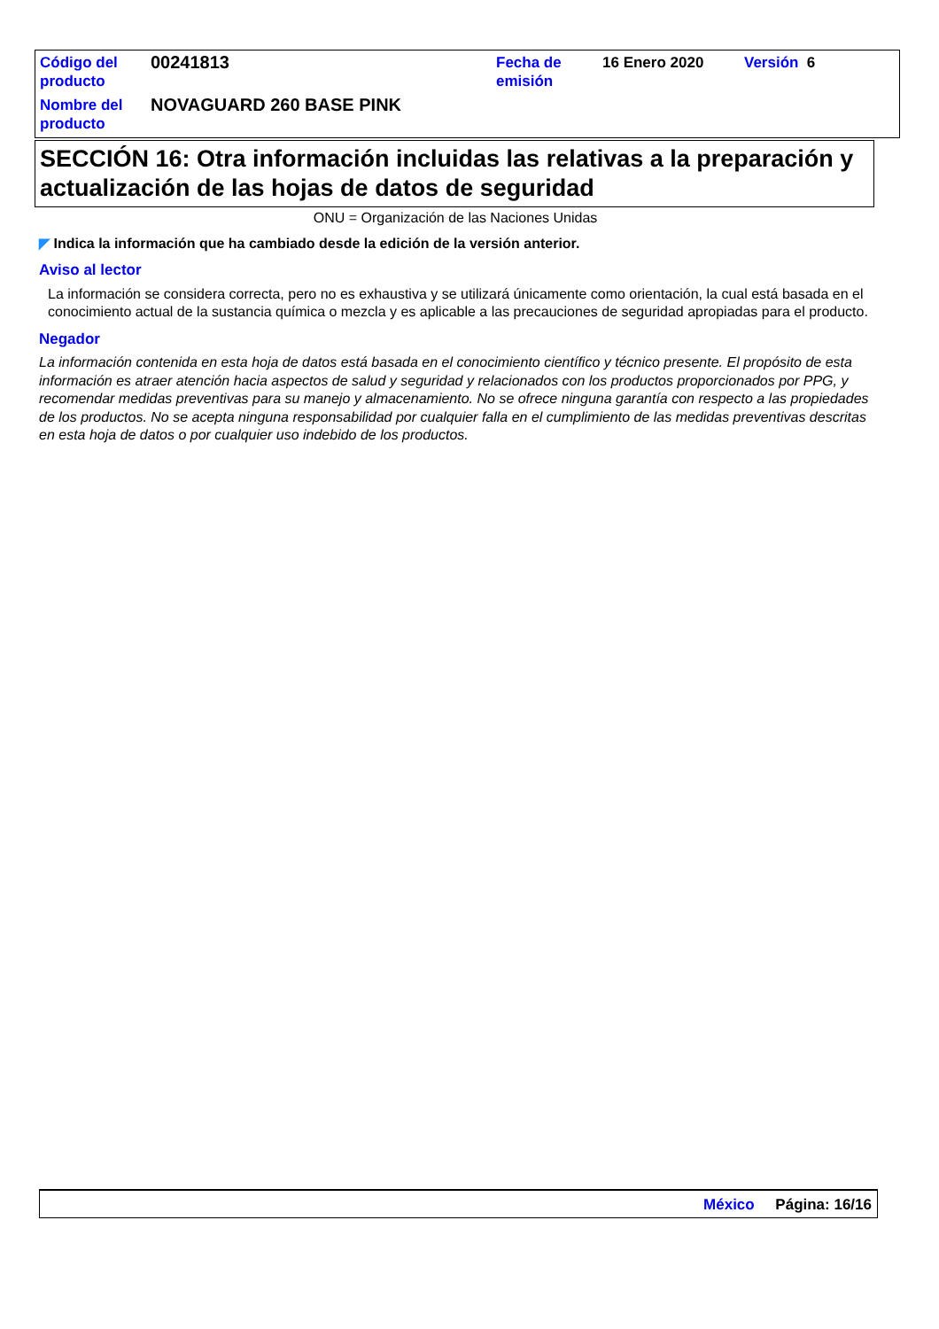| Código del producto | 00241813 | Fecha de emisión | 16 Enero 2020 | Versión 6 |
| Nombre del producto | NOVAGUARD 260 BASE PINK | | | |
SECCIÓN 16: Otra información incluidas las relativas a la preparación y actualización de las hojas de datos de seguridad
ONU = Organización de las Naciones Unidas
◤ Indica la información que ha cambiado desde la edición de la versión anterior.
Aviso al lector
La información se considera correcta, pero no es exhaustiva y se utilizará únicamente como orientación, la cual está basada en el conocimiento actual de la sustancia química o mezcla y es aplicable a las precauciones de seguridad apropiadas para el producto.
Negador
La información contenida en esta hoja de datos está basada en el conocimiento científico y técnico presente. El propósito de esta información es atraer atención hacia aspectos de salud y seguridad y relacionados con los productos proporcionados por PPG, y recomendar medidas preventivas para su manejo y almacenamiento. No se ofrece ninguna garantía con respecto a las propiedades de los productos. No se acepta ninguna responsabilidad por cualquier falla en el cumplimiento de las medidas preventivas descritas en esta hoja de datos o por cualquier uso indebido de los productos.
México Página: 16/16